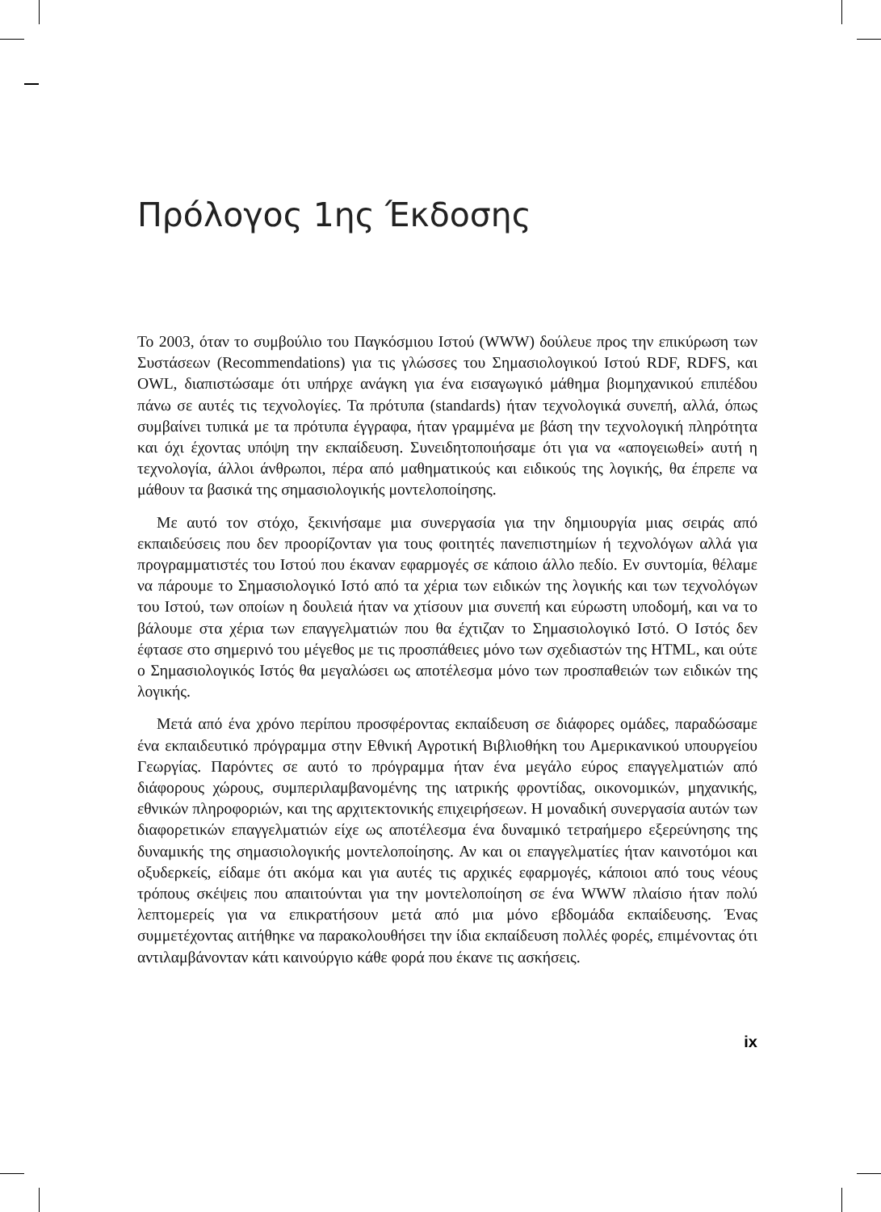Πρόλογος 1ης Έκδοσης
Το 2003, όταν το συμβούλιο του Παγκόσμιου Ιστού (WWW) δούλευε προς την επικύρωση των Συστάσεων (Recommendations) για τις γλώσσες του Σημασιολογικού Ιστού RDF, RDFS, και OWL, διαπιστώσαμε ότι υπήρχε ανάγκη για ένα εισαγωγικό μάθημα βιομηχανικού επιπέδου πάνω σε αυτές τις τεχνολογίες. Τα πρότυπα (standards) ήταν τεχνολογικά συνεπή, αλλά, όπως συμβαίνει τυπικά με τα πρότυπα έγγραφα, ήταν γραμμένα με βάση την τεχνολογική πληρότητα και όχι έχοντας υπόψη την εκπαίδευση. Συνειδητοποιήσαμε ότι για να «απογειωθεί» αυτή η τεχνολογία, άλλοι άνθρωποι, πέρα από μαθηματικούς και ειδικούς της λογικής, θα έπρεπε να μάθουν τα βασικά της σημασιολογικής μοντελοποίησης.
Με αυτό τον στόχο, ξεκινήσαμε μια συνεργασία για την δημιουργία μιας σειράς από εκπαιδεύσεις που δεν προορίζονταν για τους φοιτητές πανεπιστημίων ή τεχνολόγων αλλά για προγραμματιστές του Ιστού που έκαναν εφαρμογές σε κάποιο άλλο πεδίο. Εν συντομία, θέλαμε να πάρουμε το Σημασιολογικό Ιστό από τα χέρια των ειδικών της λογικής και των τεχνολόγων του Ιστού, των οποίων η δουλειά ήταν να χτίσουν μια συνεπή και εύρωστη υποδομή, και να το βάλουμε στα χέρια των επαγγελματιών που θα έχτιζαν το Σημασιολογικό Ιστό. Ο Ιστός δεν έφτασε στο σημερινό του μέγεθος με τις προσπάθειες μόνο των σχεδιαστών της HTML, και ούτε ο Σημασιολογικός Ιστός θα μεγαλώσει ως αποτέλεσμα μόνο των προσπαθειών των ειδικών της λογικής.
Μετά από ένα χρόνο περίπου προσφέροντας εκπαίδευση σε διάφορες ομάδες, παραδώσαμε ένα εκπαιδευτικό πρόγραμμα στην Εθνική Αγροτική Βιβλιοθήκη του Αμερικανικού υπουργείου Γεωργίας. Παρόντες σε αυτό το πρόγραμμα ήταν ένα μεγάλο εύρος επαγγελματιών από διάφορους χώρους, συμπεριλαμβανομένης της ιατρικής φροντίδας, οικονομικών, μηχανικής, εθνικών πληροφοριών, και της αρχιτεκτονικής επιχειρήσεων. Η μοναδική συνεργασία αυτών των διαφορετικών επαγγελματιών είχε ως αποτέλεσμα ένα δυναμικό τετραήμερο εξερεύνησης της δυναμικής της σημασιολογικής μοντελοποίησης. Αν και οι επαγγελματίες ήταν καινοτόμοι και οξυδερκείς, είδαμε ότι ακόμα και για αυτές τις αρχικές εφαρμογές, κάποιοι από τους νέους τρόπους σκέψεις που απαιτούνται για την μοντελοποίηση σε ένα WWW πλαίσιο ήταν πολύ λεπτομερείς για να επικρατήσουν μετά από μια μόνο εβδομάδα εκπαίδευσης. Ένας συμμετέχοντας αιτήθηκε να παρακολουθήσει την ίδια εκπαίδευση πολλές φορές, επιμένοντας ότι αντιλαμβάνονταν κάτι καινούργιο κάθε φορά που έκανε τις ασκήσεις.
ix